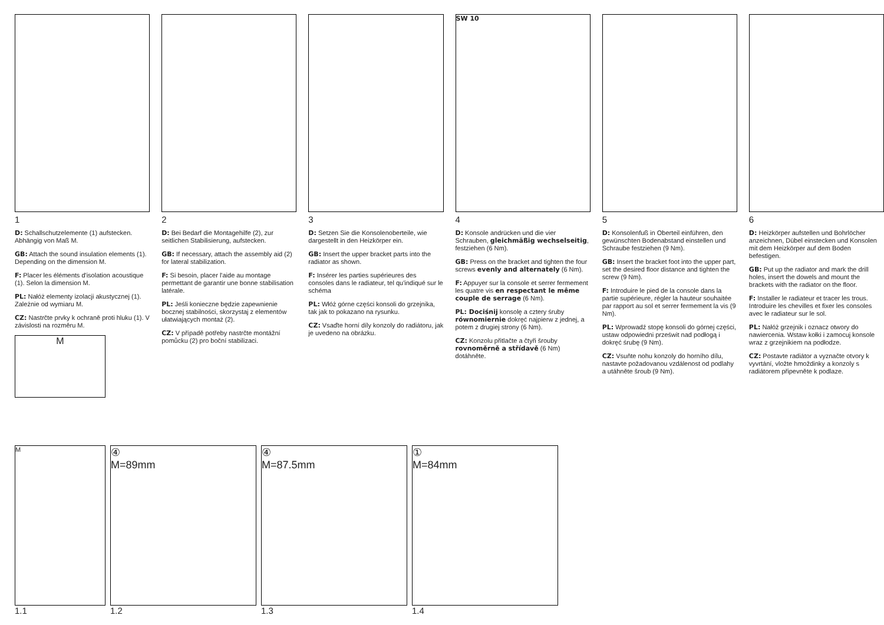1
D: Schallschutzelemente (1) aufstecken. Abhängig von Maß M.
GB: Attach the sound insulation elements (1). Depending on the dimension M.
F: Placer les éléments d'isolation acoustique (1). Selon la dimension M.
PL: Nałóż elementy izolacji akustycznej (1). Zależnie od wymiaru M.
CZ: Nastrčte prvky k ochraně proti hluku (1). V závislosti na rozměru M.
M
2
D: Bei Bedarf die Montagehilfe (2), zur seitlichen Stabilisierung, aufstecken.
GB: If necessary, attach the assembly aid (2) for lateral stabilization.
F: Si besoin, placer l'aide au montage permettant de garantir une bonne stabilisation latérale.
PL: Jeśli konieczne będzie zapewnienie bocznej stabilności, skorzystaj z elementów ułatwiających montaż (2).
CZ: V případě potřeby nastrčte montážní pomůcku (2) pro boční stabilizaci.
3
D: Setzen Sie die Konsolenoberteile, wie dargestellt in den Heizkörper ein.
GB: Insert the upper bracket parts into the radiator as shown.
F: Insérer les parties supérieures des consoles dans le radiateur, tel qu'indiqué sur le schéma
PL: Włóż górne części konsoli do grzejnika, tak jak to pokazano na rysunku.
CZ: Vsaďte horní díly konzoly do radiátoru, jak je uvedeno na obrázku.
SW 10
4
D: Konsole andrücken und die vier Schrauben, gleichmäßig wechselseitig, festziehen (6 Nm).
GB: Press on the bracket and tighten the four screws evenly and alternately (6 Nm).
F: Appuyer sur la console et serrer fermement les quatre vis en respectant le même couple de serrage (6 Nm).
PL: Dociśnij konsolę a cztery śruby równomiernie dokręć najpierw z jednej, a potem z drugiej strony (6 Nm).
CZ: Konzolu přitlačte a čtyři šrouby rovnoměrně a střídavě (6 Nm) dotáhněte.
5
D: Konsolenfuß in Oberteil einführen, den gewünschten Bodenabstand einstellen und Schraube festziehen (9 Nm).
GB: Insert the bracket foot into the upper part, set the desired floor distance and tighten the screw (9 Nm).
F: Introduire le pied de la console dans la partie supérieure, régler la hauteur souhaitée par rapport au sol et serrer fermement la vis (9 Nm).
PL: Wprowadź stopę konsoli do górnej części, ustaw odpowiedni prześwit nad podłogą i dokręć śrubę (9 Nm).
CZ: Vsuňte nohu konzoly do horního dílu, nastavte požadovanou vzdálenost od podlahy a utáhněte šroub (9 Nm).
6
D: Heizkörper aufstellen und Bohrlöcher anzeichnen, Dübel einstecken und Konsolen mit dem Heizkörper auf dem Boden befestigen.
GB: Put up the radiator and mark the drill holes, insert the dowels and mount the brackets with the radiator on the floor.
F: Installer le radiateur et tracer les trous. Introduire les chevilles et fixer les consoles avec le radiateur sur le sol.
PL: Nałóż grzejnik i oznacz otwory do nawiercenia. Wstaw kołki i zamocuj konsole wraz z grzejnikiem na podłodze.
CZ: Postavte radiátor a vyznačte otvory k vyvrtání, vložte hmoždinky a konzoly s radiátorem připevněte k podlaze.
M
1.1
④
M=89mm
1.2
④
M=87.5mm
1.3
①
M=84mm
1.4